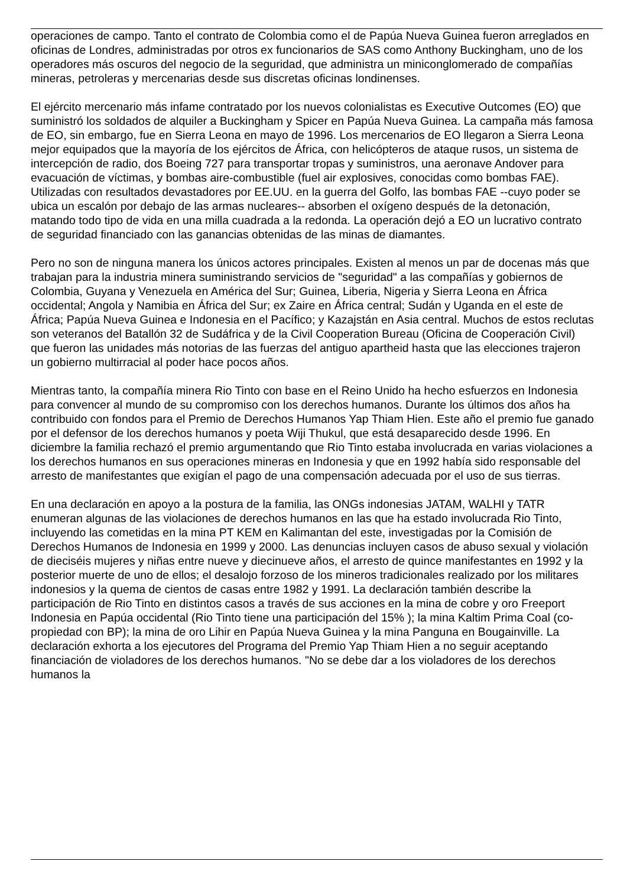operaciones de campo. Tanto el contrato de Colombia como el de Papúa Nueva Guinea fueron arreglados en oficinas de Londres, administradas por otros ex funcionarios de SAS como Anthony Buckingham, uno de los operadores más oscuros del negocio de la seguridad, que administra un miniconglomerado de compañías mineras, petroleras y mercenarias desde sus discretas oficinas londinenses.
El ejército mercenario más infame contratado por los nuevos colonialistas es Executive Outcomes (EO) que suministró los soldados de alquiler a Buckingham y Spicer en Papúa Nueva Guinea. La campaña más famosa de EO, sin embargo, fue en Sierra Leona en mayo de 1996. Los mercenarios de EO llegaron a Sierra Leona mejor equipados que la mayoría de los ejércitos de África, con helicópteros de ataque rusos, un sistema de intercepción de radio, dos Boeing 727 para transportar tropas y suministros, una aeronave Andover para evacuación de víctimas, y bombas aire-combustible (fuel air explosives, conocidas como bombas FAE). Utilizadas con resultados devastadores por EE.UU. en la guerra del Golfo, las bombas FAE --cuyo poder se ubica un escalón por debajo de las armas nucleares-- absorben el oxígeno después de la detonación, matando todo tipo de vida en una milla cuadrada a la redonda. La operación dejó a EO un lucrativo contrato de seguridad financiado con las ganancias obtenidas de las minas de diamantes.
Pero no son de ninguna manera los únicos actores principales. Existen al menos un par de docenas más que trabajan para la industria minera suministrando servicios de "seguridad" a las compañías y gobiernos de Colombia, Guyana y Venezuela en América del Sur; Guinea, Liberia, Nigeria y Sierra Leona en África occidental; Angola y Namibia en África del Sur; ex Zaire en África central; Sudán y Uganda en el este de África; Papúa Nueva Guinea e Indonesia en el Pacífico; y Kazajstán en Asia central. Muchos de estos reclutas son veteranos del Batallón 32 de Sudáfrica y de la Civil Cooperation Bureau (Oficina de Cooperación Civil) que fueron las unidades más notorias de las fuerzas del antiguo apartheid hasta que las elecciones trajeron un gobierno multirracial al poder hace pocos años.
Mientras tanto, la compañía minera Rio Tinto con base en el Reino Unido ha hecho esfuerzos en Indonesia para convencer al mundo de su compromiso con los derechos humanos. Durante los últimos dos años ha contribuido con fondos para el Premio de Derechos Humanos Yap Thiam Hien. Este año el premio fue ganado por el defensor de los derechos humanos y poeta Wiji Thukul, que está desaparecido desde 1996. En diciembre la familia rechazó el premio argumentando que Rio Tinto estaba involucrada en varias violaciones a los derechos humanos en sus operaciones mineras en Indonesia y que en 1992 había sido responsable del arresto de manifestantes que exigían el pago de una compensación adecuada por el uso de sus tierras.
En una declaración en apoyo a la postura de la familia, las ONGs indonesias JATAM, WALHI y TATR enumeran algunas de las violaciones de derechos humanos en las que ha estado involucrada Rio Tinto, incluyendo las cometidas en la mina PT KEM en Kalimantan del este, investigadas por la Comisión de Derechos Humanos de Indonesia en 1999 y 2000. Las denuncias incluyen casos de abuso sexual y violación de dieciséis mujeres y niñas entre nueve y diecinueve años, el arresto de quince manifestantes en 1992 y la posterior muerte de uno de ellos; el desalojo forzoso de los mineros tradicionales realizado por los militares indonesios y la quema de cientos de casas entre 1982 y 1991. La declaración también describe la participación de Rio Tinto en distintos casos a través de sus acciones en la mina de cobre y oro Freeport Indonesia en Papúa occidental (Rio Tinto tiene una participación del 15% ); la mina Kaltim Prima Coal (co-propiedad con BP); la mina de oro Lihir en Papúa Nueva Guinea y la mina Panguna en Bougainville. La declaración exhorta a los ejecutores del Programa del Premio Yap Thiam Hien a no seguir aceptando financiación de violadores de los derechos humanos. "No se debe dar a los violadores de los derechos humanos la